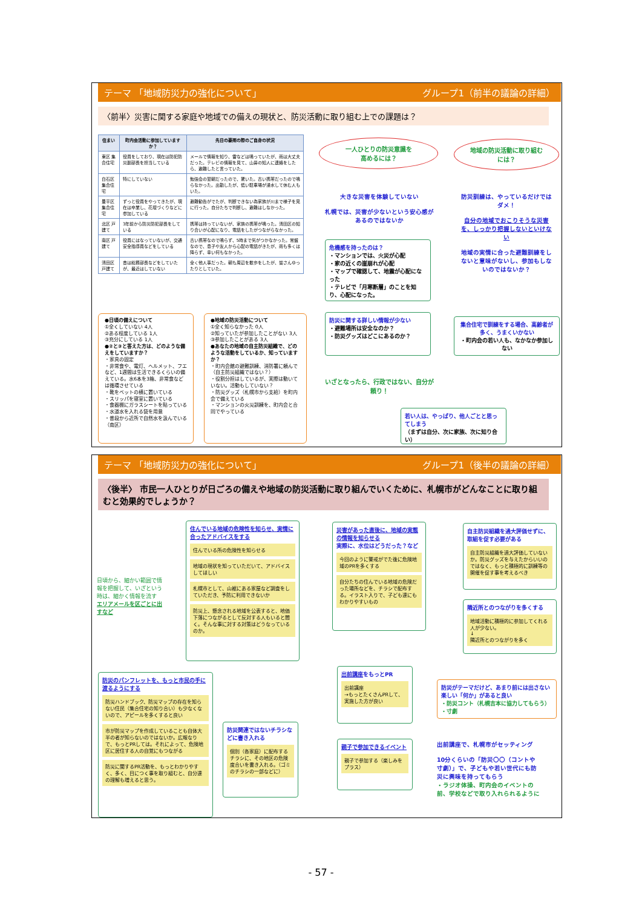テーマ 「地域防災力の強化について」 グループ1（前半の議論の詳細）
〈前半〉災害に関する家庭や地域での備えの現状と、防災活動に取り組む上での課題は？
| 住まい | 町内会活動に参加していますか？ | 先日の豪雨の際のご自身の状況 |
| --- | --- | --- |
| 東区 集合住宅 | 役員をしており、現在は防犯防災副部長を担当している | メールで情報を知り、雷などは鳴っていたが、雨は大丈夫だった。テレビの情報を見て、山鼻の知人に連絡をしたら、避難したと言っていた。 |
| 白石区 集合住宅 | 特にしていない | 勉強会の翌朝だったので、驚いた。古い携帯だったので鳴らなかった。出勤したが、低い駐車場が浸水して休む人もいた。 |
| 豊平区 集合住宅 | ずっと役員をやってきたが、現在は卒業し、花壇づくりなどに参加している | 避難勧告がでたが、判断できない為家族が川まで様子を見に行った。自分たちで判断し、避難はしなかった。 |
| 北区 戸建て | 3年前から防災防犯部長をしている | 携帯は持っていないが、家族の携帯が鳴った。清田区の知り合いが心配になり、電話をしたがつながらなかった。 |
| 南区 戸建て | 役員にはなっていないが、交通安全指導員などをしている | 古い携帯なので鳴らず、5時まで気がつかなかった。常盤なので、息子や友人から心配の電話がきたが、雨も多くは降らず、幸い何もなかった。 |
| 清田区 戸建て | 昔は総務部長などをしていたが、最近はしていない | 全く他人事だった。朝も周辺を散歩をしたが、皆さんゆったりとしていた。 |
●日頃の備えについて
①全くしていない 4人
②ある程度している 1人
③充分にしている 1人
●②と③と答えた方は、どのような備えをしていますか？
・家具の固定
・非常食や、電灯、ヘルメット、フエなど、1週間は生活できるくらいの備えている。水6本を3箱、非常食などは循環させている
・靴をベットの横に置いている
・スリッパを寝室に置いている
・食器棚にガラスシートを貼っている
・水道水を入れる袋を用意
・普段から近所で自然水を汲んでいる（南区）
●地域の防災活動について
①全く知らなかった 0人
②知っていたが参加したことがない 3人
③参加したことがある 3人
●あなたの地域の自主防災組織で、どのような活動をしているか、知っていますか？
・町内会館の避難訓練、消防署に頼んで（自主防災組織ではない？）
・役割分担はしているが、実際は動いていない。活動もしていない？
・防災グッズ（札幌市から支給）を町内会で備えている
・マンションの火災訓練を、町内会と合同でやっている
一人ひとりの防災意識を
高めるには？
地域の防災活動に取り組む
には？
大きな災害を体験していない
札幌では、災害が少ないという安心感があるのではないか
危機感を持ったのは？
・マンションでは、火災が心配
・家の近くの崖崩れが心配
・マップで確認して、地震が心配になった
・テレビで「月寒断層」のことを知り、心配になった。
防災に関する詳しい情報が少ない
・避難場所は安全なのか？
・防災グッズはどこにあるのか？
いざとなったら、行政ではない、自分が頼り！
若い人は、やっぱり、他人ごとと思ってしまう
（まずは自分、次に家族、次に知り合い）
防災訓練は、やっているだけではダメ！
自分の地域でおこりそうな災害を、しっかり把握しないといけない
地域の実情に合った避難訓練をしないと意味がないし、参加もしないのではないか？
集合住宅で訓練をする場合、高齢者が多く、うまくいかない
・町内会の若い人も、なかなか参加しない
テーマ 「地域防災力の強化について」 グループ1（後半の議論の詳細）
〈後半〉 市民一人ひとりが日ごろの備えや地域の防災活動に取り組んでいくために、札幌市がどんなことに取り組むと効果的でしょうか？
日頃から、細かい範囲で情報を把握して、いざという時は、細かく情報を流す
エリアメールを区ごとに出すなど
住んでいる地域の危険性を知らせ、実情に合ったアドバイスをする
住んでいる所の危険性を知らせる
地域の現状を知っていただいて、アドバイスしてほしい
札幌市として、山裾にある家屋など調査をしていただき、予防に利用できないか
防災上、懸念される地域を公表すると、地価下落につながるとして反対する人もいると聞く。そんな事に対する対策はどうなっているのか。
災害があった直後に、地域の実態の情報を知らせる
実際に、水位はどうだった？など
今回のように警戒がでた後に危険地域のPRを多くする
自分たちの住んでいる地域の危険だった場所などを、チラシで配布する。イラスト入りで、子ども達にもわかりやすいもの
自主防災組織を過大評価せずに、取組を促す必要がある
自主防災組織を過大評価していないか。防災グッズを与えたからいいのではなく、もっと積極的に訓練等の開催を促す事を考えるべき
隣近所とのつながりを多くする
地域活動に積極的に参加してくれる人が少ない。
↓
隣近所とのつながりを多く
防災のパンフレットを、もっと市民の手に渡るようにする
防災ハンドブック、防災マップの存在を知らない住民（集合住宅の知り合い）も少なくないので、アピールを多くすると良い
市が防災マップを作成していることも自体大半の者が知らないのではないか。広報なりで、もっとPRしては。それによって、危険地区に居住する人の自覚にもつながる
防災に関するPR活動を、もっとわかりやすく、多く、目につく事を取り組むと、自分達の理解も増えると思う。
防災関連ではないチラシなどに書き入れる
個別（各家庭）に配布するチラシに、その地区の危険度合いを書き入れる。（ゴミのチラシの一部などに）
出前講座をもっとPR
出前講座
→もっとたくさんPRして、実施した方が良い
親子で参加できるイベント
親子で参加する（楽しみをプラス）
防災がテーマだけど、あまり前には出さない楽しい「何か」があると良い
・防災コント（札幌吉本に協力してもらう）
・寸劇
出前講座で、札幌市がセッティング
10分くらいの「防災〇〇（コントや寸劇）」で、子どもや若い世代にも防災に興味を持ってもらう
・ラジオ体操、町内会のイベントの前、学校などで取り入れられるように
- 57 -